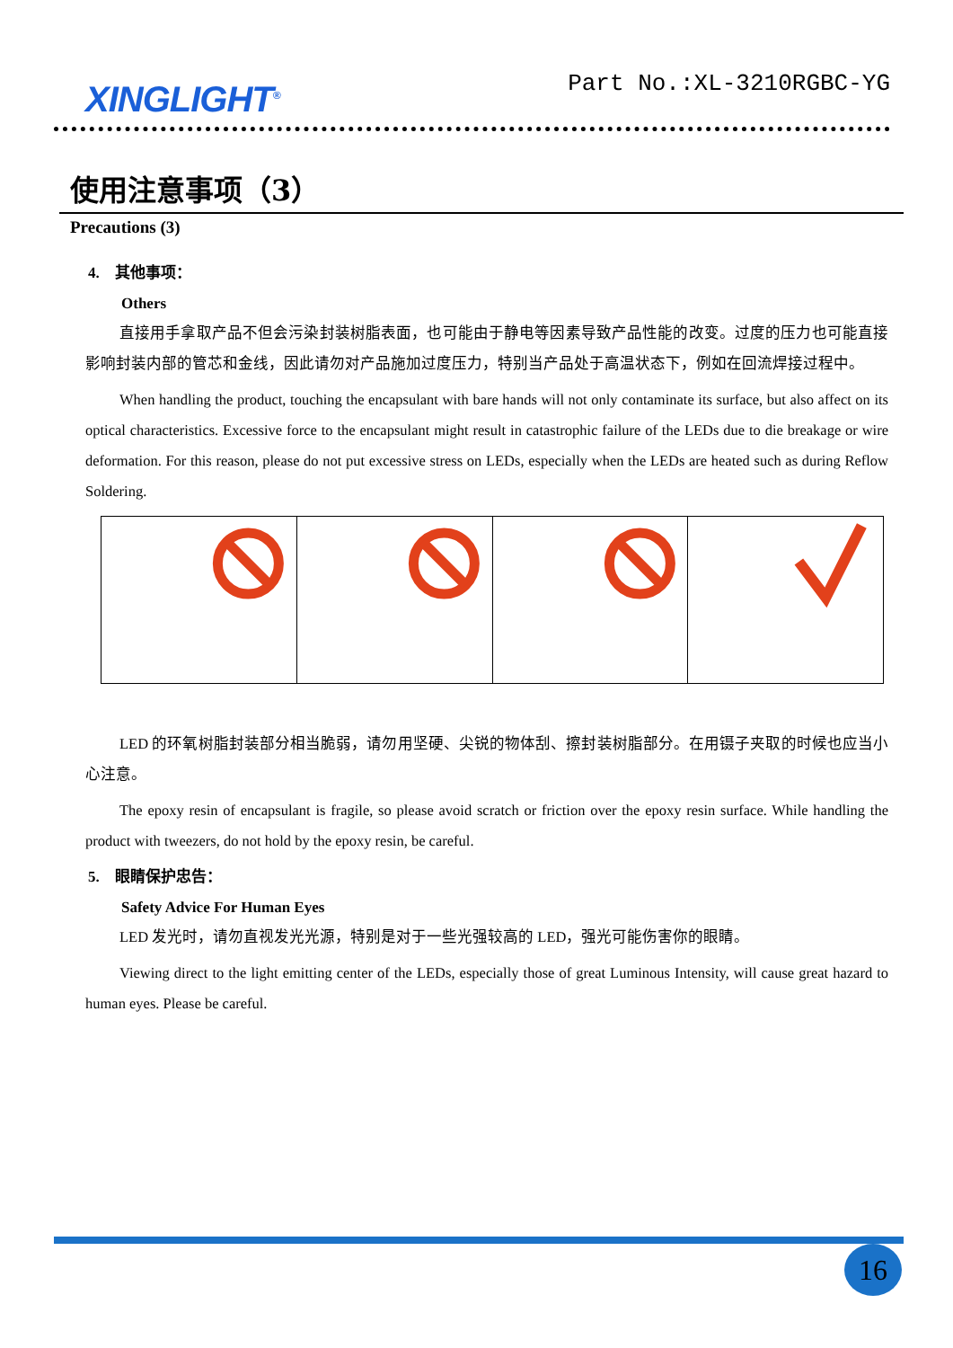XINGLIGHT<sup>®</sup>
Part No.:XL-3210RGBC-YG
使用注意事项（3）
Precautions (3)
4. 其他事项：
Others
直接用手拿取产品不但会污染封装树脂表面，也可能由于静电等因素导致产品性能的改变。过度的压力也可能直接影响封装内部的管芯和金线，因此请勿对产品施加过度压力，特别当产品处于高温状态下，例如在回流焊接过程中。
When handling the product, touching the encapsulant with bare hands will not only contaminate its surface, but also affect on its optical characteristics. Excessive force to the encapsulant might result in catastrophic failure of the LEDs due to die breakage or wire deformation. For this reason, please do not put excessive stress on LEDs, especially when the LEDs are heated such as during Reflow Soldering.
LED 的环氧树脂封装部分相当脆弱，请勿用坚硬、尖锐的物体刮、擦封装树脂部分。在用镊子夹取的时候也应当小心注意。
The epoxy resin of encapsulant is fragile, so please avoid scratch or friction over the epoxy resin surface. While handling the product with tweezers, do not hold by the epoxy resin, be careful.
5. 眼睛保护忠告：
Safety Advice For Human Eyes
LED 发光时，请勿直视发光光源，特别是对于一些光强较高的 LED，强光可能伤害你的眼睛。
Viewing direct to the light emitting center of the LEDs, especially those of great Luminous Intensity, will cause great hazard to human eyes. Please be careful.
16